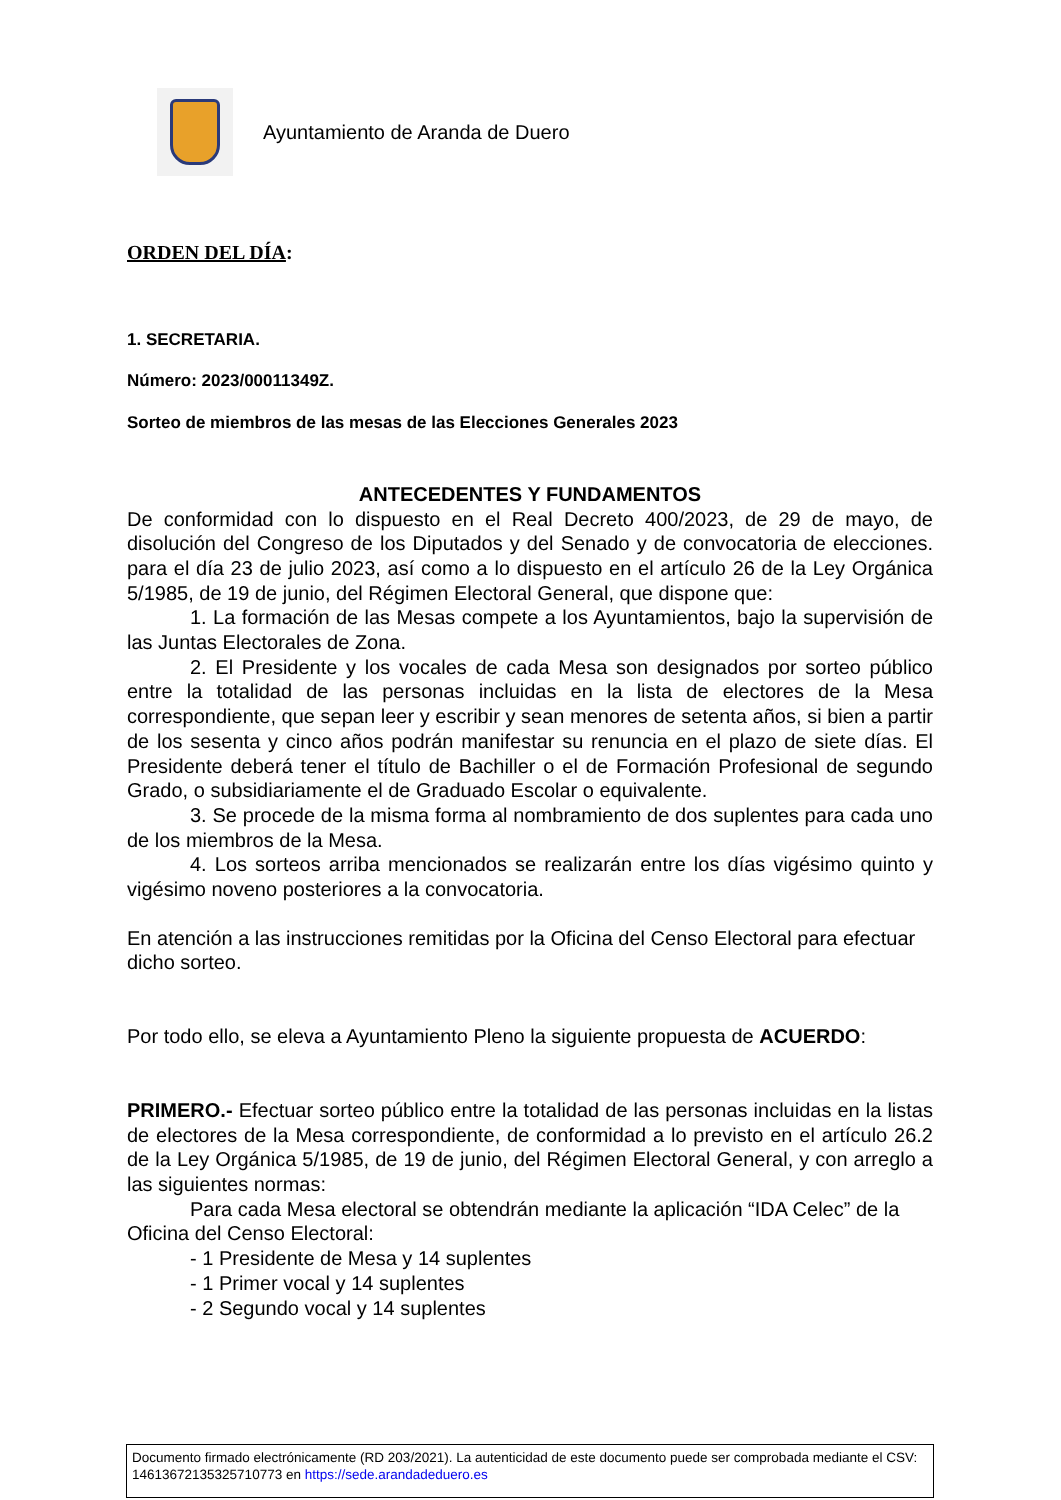Ayuntamiento de Aranda de Duero
ORDEN DEL DÍA:
1. SECRETARIA.
Número: 2023/00011349Z.
Sorteo de miembros de las mesas de las Elecciones Generales 2023
ANTECEDENTES Y FUNDAMENTOS
De conformidad con lo dispuesto en el Real Decreto 400/2023, de 29 de mayo, de disolución del Congreso de los Diputados y del Senado y de convocatoria de elecciones. para el día 23 de julio 2023, así como a lo dispuesto en el artículo 26 de la Ley Orgánica 5/1985, de 19 de junio, del Régimen Electoral General, que dispone que:
1. La formación de las Mesas compete a los Ayuntamientos, bajo la supervisión de las Juntas Electorales de Zona.
2. El Presidente y los vocales de cada Mesa son designados por sorteo público entre la totalidad de las personas incluidas en la lista de electores de la Mesa correspondiente, que sepan leer y escribir y sean menores de setenta años, si bien a partir de los sesenta y cinco años podrán manifestar su renuncia en el plazo de siete días. El Presidente deberá tener el título de Bachiller o el de Formación Profesional de segundo Grado, o subsidiariamente el de Graduado Escolar o equivalente.
3. Se procede de la misma forma al nombramiento de dos suplentes para cada uno de los miembros de la Mesa.
4. Los sorteos arriba mencionados se realizarán entre los días vigésimo quinto y vigésimo noveno posteriores a la convocatoria.
En atención a las instrucciones remitidas por la Oficina del Censo Electoral para efectuar dicho sorteo.
Por todo ello, se eleva a Ayuntamiento Pleno la siguiente propuesta de ACUERDO:
PRIMERO.- Efectuar sorteo público entre la totalidad de las personas incluidas en la listas de electores de la Mesa correspondiente, de conformidad a lo previsto en el artículo 26.2 de la Ley Orgánica 5/1985, de 19 de junio, del Régimen Electoral General, y con arreglo a las siguientes normas:
Para cada Mesa electoral se obtendrán mediante la aplicación “IDA Celec” de la Oficina del Censo Electoral:
- 1 Presidente de Mesa y 14 suplentes
- 1 Primer vocal y 14 suplentes
- 2 Segundo vocal y 14 suplentes
Documento firmado electrónicamente (RD 203/2021). La autenticidad de este documento puede ser comprobada mediante el CSV: 14613672135325710773 en https://sede.arandadeduero.es